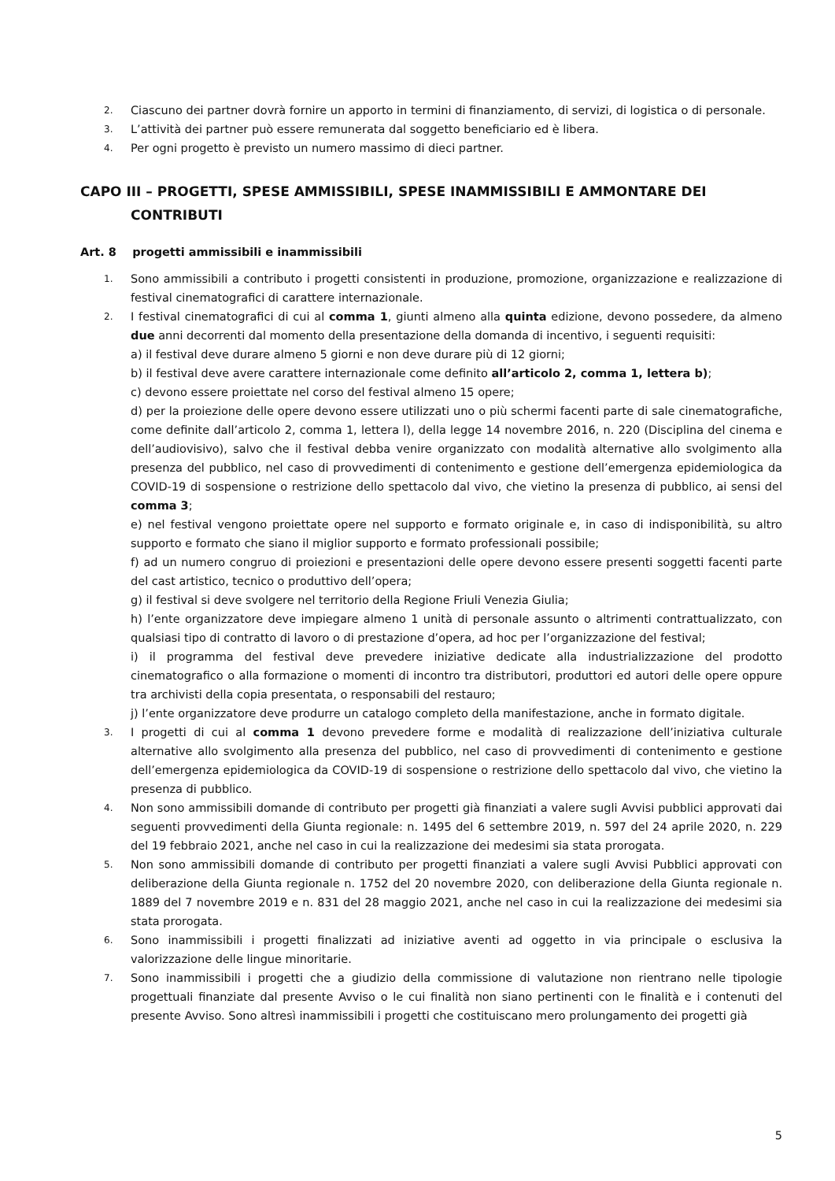2. Ciascuno dei partner dovrà fornire un apporto in termini di finanziamento, di servizi, di logistica o di personale.
3. L’attività dei partner può essere remunerata dal soggetto beneficiario ed è libera.
4. Per ogni progetto è previsto un numero massimo di dieci partner.
CAPO III – PROGETTI, SPESE AMMISSIBILI, SPESE INAMMISSIBILI E AMMONTARE DEI
CONTRIBUTI
Art. 8 progetti ammissibili e inammissibili
1. Sono ammissibili a contributo i progetti consistenti in produzione, promozione, organizzazione e realizzazione di festival cinematografici di carattere internazionale.
2. I festival cinematografici di cui al comma 1, giunti almeno alla quinta edizione, devono possedere, da almeno due anni decorrenti dal momento della presentazione della domanda di incentivo, i seguenti requisiti:
a) il festival deve durare almeno 5 giorni e non deve durare più di 12 giorni;
b) il festival deve avere carattere internazionale come definito all’articolo 2, comma 1, lettera b);
c) devono essere proiettate nel corso del festival almeno 15 opere;
d) per la proiezione delle opere devono essere utilizzati uno o più schermi facenti parte di sale cinematografiche, come definite dall’articolo 2, comma 1, lettera l), della legge 14 novembre 2016, n. 220 (Disciplina del cinema e dell’audiovisivo), salvo che il festival debba venire organizzato con modalità alternative allo svolgimento alla presenza del pubblico, nel caso di provvedimenti di contenimento e gestione dell’emergenza epidemiologica da COVID-19 di sospensione o restrizione dello spettacolo dal vivo, che vietino la presenza di pubblico, ai sensi del comma 3;
e) nel festival vengono proiettate opere nel supporto e formato originale e, in caso di indisponibilità, su altro supporto e formato che siano il miglior supporto e formato professionali possibile;
f) ad un numero congruo di proiezioni e presentazioni delle opere devono essere presenti soggetti facenti parte del cast artistico, tecnico o produttivo dell’opera;
g) il festival si deve svolgere nel territorio della Regione Friuli Venezia Giulia;
h) l’ente organizzatore deve impiegare almeno 1 unità di personale assunto o altrimenti contrattualizzato, con qualsiasi tipo di contratto di lavoro o di prestazione d’opera, ad hoc per l’organizzazione del festival;
i) il programma del festival deve prevedere iniziative dedicate alla industrializzazione del prodotto cinematografico o alla formazione o momenti di incontro tra distributori, produttori ed autori delle opere oppure tra archivisti della copia presentata, o responsabili del restauro;
j) l’ente organizzatore deve produrre un catalogo completo della manifestazione, anche in formato digitale.
3. I progetti di cui al comma 1 devono prevedere forme e modalità di realizzazione dell’iniziativa culturale alternative allo svolgimento alla presenza del pubblico, nel caso di provvedimenti di contenimento e gestione dell’emergenza epidemiologica da COVID-19 di sospensione o restrizione dello spettacolo dal vivo, che vietino la presenza di pubblico.
4. Non sono ammissibili domande di contributo per progetti già finanziati a valere sugli Avvisi pubblici approvati dai seguenti provvedimenti della Giunta regionale: n. 1495 del 6 settembre 2019, n. 597 del 24 aprile 2020, n. 229 del 19 febbraio 2021, anche nel caso in cui la realizzazione dei medesimi sia stata prorogata.
5. Non sono ammissibili domande di contributo per progetti finanziati a valere sugli Avvisi Pubblici approvati con deliberazione della Giunta regionale n. 1752 del 20 novembre 2020, con deliberazione della Giunta regionale n. 1889 del 7 novembre 2019 e n. 831 del 28 maggio 2021, anche nel caso in cui la realizzazione dei medesimi sia stata prorogata.
6. Sono inammissibili i progetti finalizzati ad iniziative aventi ad oggetto in via principale o esclusiva la valorizzazione delle lingue minoritarie.
7. Sono inammissibili i progetti che a giudizio della commissione di valutazione non rientrano nelle tipologie progettuali finanziate dal presente Avviso o le cui finalità non siano pertinenti con le finalità e i contenuti del presente Avviso. Sono altresì inammissibili i progetti che costituiscano mero prolungamento dei progetti già
5